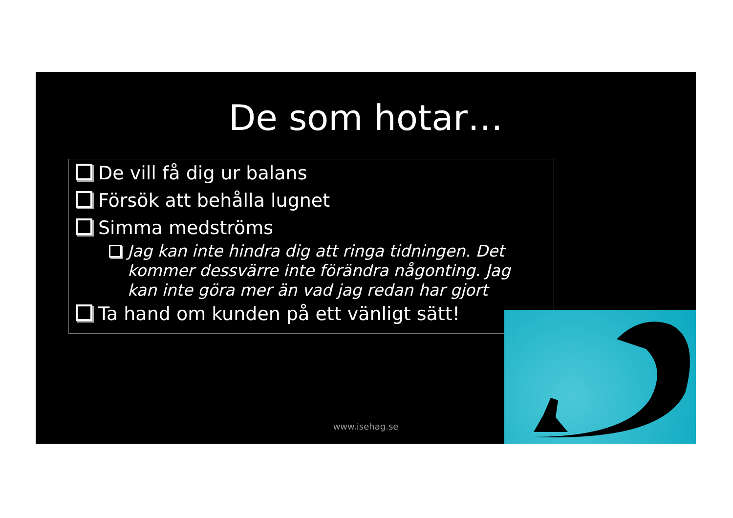De som hotar…
De vill få dig ur balans
Försök att behålla lugnet
Simma medströms
Jag kan inte hindra dig att ringa tidningen. Det kommer dessvärre inte förändra någonting. Jag kan inte göra mer än vad jag redan har gjort
Ta hand om kunden på ett vänligt sätt!
www.isehag.se